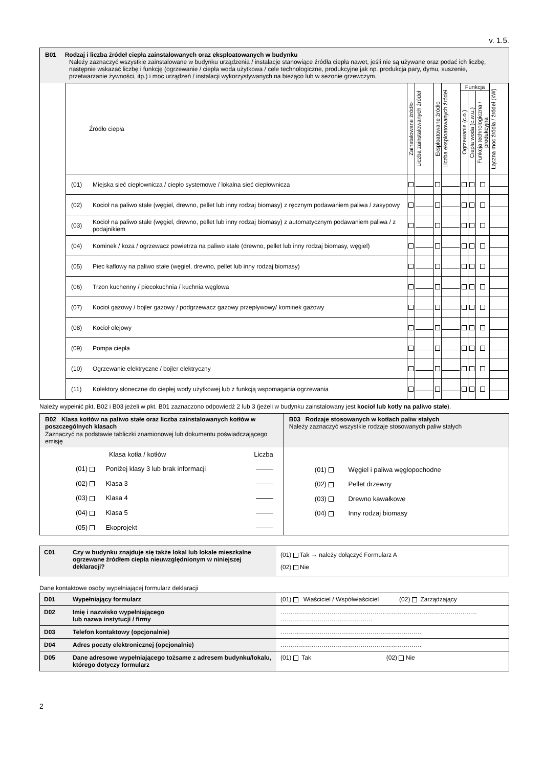v. 1.5.
B01 Rodzaj i liczba źródeł ciepła zainstalowanych oraz eksploatowanych w budynku
Należy zaznaczyć wszystkie zainstalowane w budynku urządzenia / instalacje stanowiące źródła ciepła nawet, jeśli nie są używane oraz podać ich liczbę, następnie wskazać liczbę i funkcję (ogrzewanie / ciepła woda użytkowa / cele technologiczne, produkcyjne jak np. produkcja pary, dymu, suszenie, przetwarzanie żywności, itp.) i moc urządzeń / instalacji wykorzystywanych na bieżąco lub w sezonie grzewczym.
| Źródło ciepła | | Zainstalowane źródło | Liczba zainstalowanych źródeł | Eksploatowane źródło | Liczba eksploatowanych źródeł | Funkcja | | | Łączna moc źródła / źródeł (kW) |
| --- | --- | --- | --- | --- | --- | --- | --- | --- | --- |
| | | | | | | Ogrzewanie (c.o.) | Ciepła woda (c.w.u.) | Funkcja technologiczna / produkcyjna | |
| (01) | Miejska sieć ciepłownicza / ciepło systemowe / lokalna sieć ciepłownicza | | | | | | | | |
| (02) | Kocioł na paliwo stałe (węgiel, drewno, pellet lub inny rodzaj biomasy) z ręcznym podawaniem paliwa / zasypowy | | | | | | | | |
| (03) | Kocioł na paliwo stałe (węgiel, drewno, pellet lub inny rodzaj biomasy) z automatycznym podawaniem paliwa / z podajnikiem | | | | | | | | |
| (04) | Kominek / koza / ogrzewacz powietrza na paliwo stałe (drewno, pellet lub inny rodzaj biomasy, węgiel) | | | | | | | | |
| (05) | Piec kaflowy na paliwo stałe (węgiel, drewno, pellet lub inny rodzaj biomasy) | | | | | | | | |
| (06) | Trzon kuchenny / piecokuchnia / kuchnia węglowa | | | | | | | | |
| (07) | Kocioł gazowy / bojler gazowy / podgrzewacz gazowy przepływowy/ kominek gazowy | | | | | | | | |
| (08) | Kocioł olejowy | | | | | | | | |
| (09) | Pompa ciepła | | | | | | | | |
| (10) | Ogrzewanie elektryczne / bojler elektryczny | | | | | | | | |
| (11) | Kolektory słoneczne do ciepłej wody użytkowej lub z funkcją wspomagania ogrzewania | | | | | | | | |
Należy wypełnić pkt. B02 i B03 jeżeli w pkt. B01 zaznaczono odpowiedź 2 lub 3 (jeżeli w budynku zainstalowany jest kocioł lub kotły na paliwo stałe).
| B02 Klasa kotłów na paliwo stałe oraz liczba zainstalowanych kotłów w poszczególnych klasach Zaznaczyć na podstawie tabliczki znamionowej lub dokumentu poświadczającego emisję | B03 Rodzaje stosowanych w kotłach paliw stałych Należy zaznaczyć wszystkie rodzaje stosowanych paliw stałych |
| Klasa kotła / kotłów Liczba (01) Poniżej klasy 3 lub brak informacji (02) Klasa 3 (03) Klasa 4 (04) Klasa 5 (05) Ekoprojekt | (01) Węgiel i paliwa węglopochodne (02) Pellet drzewny (03) Drewno kawałkowe (04) Inny rodzaj biomasy |
| C01 | Czy w budynku znajduje się także lokal lub lokale mieszkalne ogrzewane źródłem ciepła nieuwzględnionym w niniejszej deklaracji? | (01) Tak → należy dołączyć Formularz A (02) Nie |
Dane kontaktowe osoby wypełniającej formularz deklaracji
| D01 | Wypełniający formularz | (01) Właściciel / Współwłaściciel (02) Zarządzający |
| D02 | Imię i nazwisko wypełniającego lub nazwa instytucji / firmy | …………………………………………………………………………………… ……………………………………… |
| D03 | Telefon kontaktowy (opcjonalnie) | …………………………………………………………… |
| D04 | Adres poczty elektronicznej (opcjonalnie) | …………………………………………………………… |
| D05 | Dane adresowe wypełniającego tożsame z adresem budynku/lokalu, którego dotyczy formularz | (01) Tak (02) Nie |
2